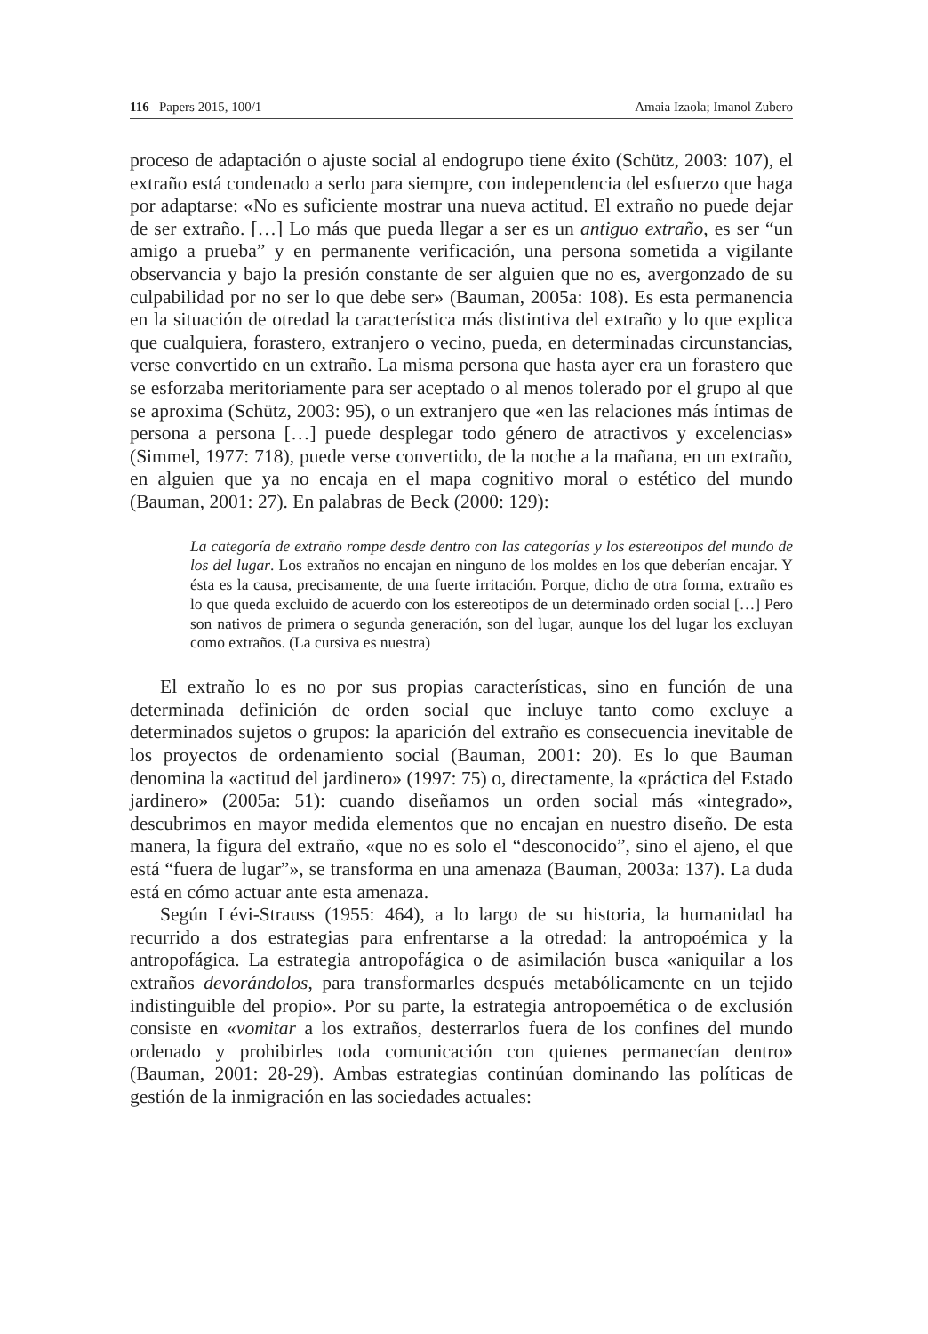116 Papers 2015, 100/1 Amaia Izaola; Imanol Zubero
proceso de adaptación o ajuste social al endogrupo tiene éxito (Schütz, 2003: 107), el extraño está condenado a serlo para siempre, con independencia del esfuerzo que haga por adaptarse: «No es suficiente mostrar una nueva actitud. El extraño no puede dejar de ser extraño. […] Lo más que pueda llegar a ser es un antiguo extraño, es ser “un amigo a prueba” y en permanente verificación, una persona sometida a vigilante observancia y bajo la presión constante de ser alguien que no es, avergonzado de su culpabilidad por no ser lo que debe ser» (Bauman, 2005a: 108). Es esta permanencia en la situación de otredad la característica más distintiva del extraño y lo que explica que cualquiera, forastero, extranjero o vecino, pueda, en determinadas circunstancias, verse convertido en un extraño. La misma persona que hasta ayer era un forastero que se esforzaba meritoriamente para ser aceptado o al menos tolerado por el grupo al que se aproxima (Schütz, 2003: 95), o un extranjero que «en las relaciones más íntimas de persona a persona […] puede desplegar todo género de atractivos y excelencias» (Simmel, 1977: 718), puede verse convertido, de la noche a la mañana, en un extraño, en alguien que ya no encaja en el mapa cognitivo moral o estético del mundo (Bauman, 2001: 27). En palabras de Beck (2000: 129):
La categoría de extraño rompe desde dentro con las categorías y los estereotipos del mundo de los del lugar. Los extraños no encajan en ninguno de los moldes en los que deberían encajar. Y ésta es la causa, precisamente, de una fuerte irritación. Porque, dicho de otra forma, extraño es lo que queda excluido de acuerdo con los estereotipos de un determinado orden social […] Pero son nativos de primera o segunda generación, son del lugar, aunque los del lugar los excluyan como extraños. (La cursiva es nuestra)
El extraño lo es no por sus propias características, sino en función de una determinada definición de orden social que incluye tanto como excluye a determinados sujetos o grupos: la aparición del extraño es consecuencia inevitable de los proyectos de ordenamiento social (Bauman, 2001: 20). Es lo que Bauman denomina la «actitud del jardinero» (1997: 75) o, directamente, la «práctica del Estado jardinero» (2005a: 51): cuando diseñamos un orden social más «integrado», descubrimos en mayor medida elementos que no encajan en nuestro diseño. De esta manera, la figura del extraño, «que no es solo el “desconocido”, sino el ajeno, el que está “fuera de lugar”», se transforma en una amenaza (Bauman, 2003a: 137). La duda está en cómo actuar ante esta amenaza.
Según Lévi-Strauss (1955: 464), a lo largo de su historia, la humanidad ha recurrido a dos estrategias para enfrentarse a la otredad: la antropoémica y la antropofágica. La estrategia antropofágica o de asimilación busca «aniquilar a los extraños devorándolos, para transformarles después metabólicamente en un tejido indistinguible del propio». Por su parte, la estrategia antropoemética o de exclusión consiste en «vomitar a los extraños, desterrarlos fuera de los confines del mundo ordenado y prohibirles toda comunicación con quienes permanecían dentro» (Bauman, 2001: 28-29). Ambas estrategias continúan dominando las políticas de gestión de la inmigración en las sociedades actuales: